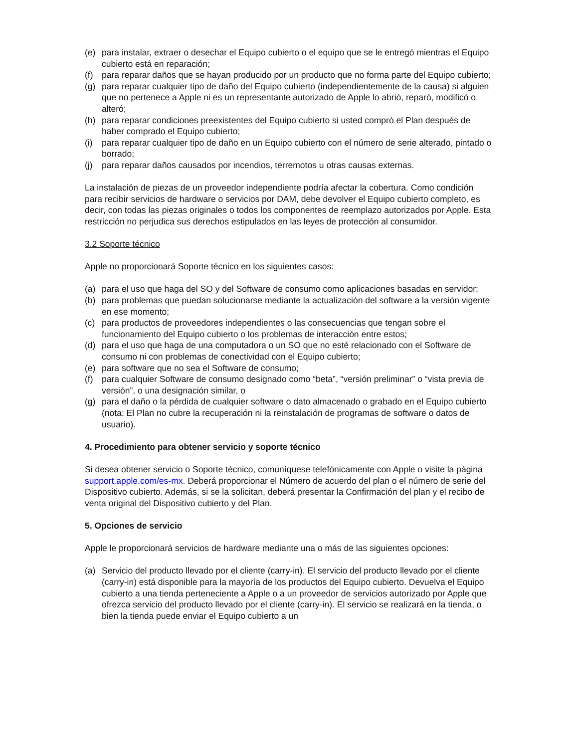(e) para instalar, extraer o desechar el Equipo cubierto o el equipo que se le entregó mientras el Equipo cubierto está en reparación;
(f) para reparar daños que se hayan producido por un producto que no forma parte del Equipo cubierto;
(g) para reparar cualquier tipo de daño del Equipo cubierto (independientemente de la causa) si alguien que no pertenece a Apple ni es un representante autorizado de Apple lo abrió, reparó, modificó o alteró;
(h) para reparar condiciones preexistentes del Equipo cubierto si usted compró el Plan después de haber comprado el Equipo cubierto;
(i) para reparar cualquier tipo de daño en un Equipo cubierto con el número de serie alterado, pintado o borrado;
(j) para reparar daños causados por incendios, terremotos u otras causas externas.
La instalación de piezas de un proveedor independiente podría afectar la cobertura. Como condición para recibir servicios de hardware o servicios por DAM, debe devolver el Equipo cubierto completo, es decir, con todas las piezas originales o todos los componentes de reemplazo autorizados por Apple. Esta restricción no perjudica sus derechos estipulados en las leyes de protección al consumidor.
3.2 Soporte técnico
Apple no proporcionará Soporte técnico en los siguientes casos:
(a) para el uso que haga del SO y del Software de consumo como aplicaciones basadas en servidor;
(b) para problemas que puedan solucionarse mediante la actualización del software a la versión vigente en ese momento;
(c) para productos de proveedores independientes o las consecuencias que tengan sobre el funcionamiento del Equipo cubierto o los problemas de interacción entre estos;
(d) para el uso que haga de una computadora o un SO que no esté relacionado con el Software de consumo ni con problemas de conectividad con el Equipo cubierto;
(e) para software que no sea el Software de consumo;
(f) para cualquier Software de consumo designado como “beta”, “versión preliminar” o “vista previa de versión”, o una designación similar, o
(g) para el daño o la pérdida de cualquier software o dato almacenado o grabado en el Equipo cubierto (nota: El Plan no cubre la recuperación ni la reinstalación de programas de software o datos de usuario).
4. Procedimiento para obtener servicio y soporte técnico
Si desea obtener servicio o Soporte técnico, comuníquese telefónicamente con Apple o visite la página support.apple.com/es-mx. Deberá proporcionar el Número de acuerdo del plan o el número de serie del Dispositivo cubierto. Además, si se la solicitan, deberá presentar la Confirmación del plan y el recibo de venta original del Dispositivo cubierto y del Plan.
5. Opciones de servicio
Apple le proporcionará servicios de hardware mediante una o más de las siguientes opciones:
(a) Servicio del producto llevado por el cliente (carry-in). El servicio del producto llevado por el cliente (carry-in) está disponible para la mayoría de los productos del Equipo cubierto. Devuelva el Equipo cubierto a una tienda perteneciente a Apple o a un proveedor de servicios autorizado por Apple que ofrezca servicio del producto llevado por el cliente (carry-in). El servicio se realizará en la tienda, o bien la tienda puede enviar el Equipo cubierto a un